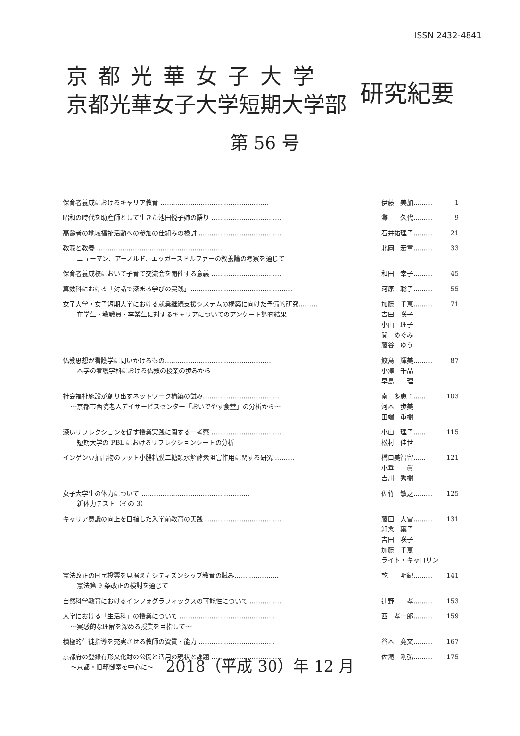ISSN 2432-4841
京都光華女子大学
京都光華女子大学短期大学部
研究紀要
第 56 号
| 保育者養成におけるキャリア教育 …………………………………………… | 伊藤 美加……… | 1 |
| 昭和の時代を助産師として生きた池田悦子姉の語り …………………………… | 灘 久代……… | 9 |
| 高齢者の地域福祉活動への参加の仕組みの検討 ………………………………… | 石井祐理子……… | 21 |
| 教職と教養 …………………………………………………… ―ニューマン、アーノルド、エッガースドルファーの教養論の考察を通じて― | 北岡 宏章……… | 33 |
| 保育者養成校において子育て交流会を開催する意義 …………………………… | 和田 幸子……… | 45 |
| 算数科における「対話で深まる学びの実践」………………………………………… | 河原 聡子……… | 55 |
| 女子大学・女子短期大学における就業継続支援システムの構築に向けた予備的研究……… ―在学生・教職員・卒業生に対するキャリアについてのアンケート調査結果― | 加藤 千恵……… 吉田 咲子 小山 理子 関 めぐみ 藤谷 ゆう | 71 |
| 仏教思想が看護学に問いかけるもの…………………………………………… ―本学の看護学科における仏教の授業の歩みから― | 鮫島 輝美……… 小澤 千晶 早島 理 | 87 |
| 社会福祉施設が創り出すネットワーク構築の試み……………………………… ～京都市西院老人デイサービスセンター「おいでやす食堂」の分析から～ | 南 多恵子…… 河本 歩美 田端 重樹 | 103 |
| 深いリフレクションを促す授業実践に関する一考察 …………………………… ―短期大学の PBL におけるリフレクションシートの分析― | 小山 理子…… 松村 佳世 | 115 |
| インゲン豆抽出物のラット小腸粘膜二糖類水解酵素阻害作用に関する研究 ……… | 橋口美智留…… 小垂 眞 吉川 秀樹 | 121 |
| 女子大学生の体力について …………………………………………… ―新体力テスト（その 3）― | 佐竹 敏之……… | 125 |
| キャリア意識の向上を目指した入学前教育の実践 ……………………………… | 藤田 大雪……… 知念 葉子 吉田 咲子 加藤 千恵 ライト・キャロリン | 131 |
| 憲法改正の国民投票を見据えたシティズンシップ教育の試み………………… ―憲法第 9 条改正の検討を通じて― | 乾 明紀……… | 141 |
| 自然科学教育におけるインフォグラフィックスの可能性について …………… | 辻野 孝……… | 153 |
| 大学における「生活科」の授業について ……………………………………… ～実感的な理解を深める授業を目指して～ | 西 孝一郎……… | 159 |
| 積極的生徒指導を充実させる教師の資質・能力 ……………………………… | 谷本 寛文……… | 167 |
| 京都府の登録有形文化財の公開と活用の現状と課題 …………………………… ～京都・旧邸御室を中心に～ | 佐滝 剛弘……… | 175 |
2018（平成 30）年 12 月